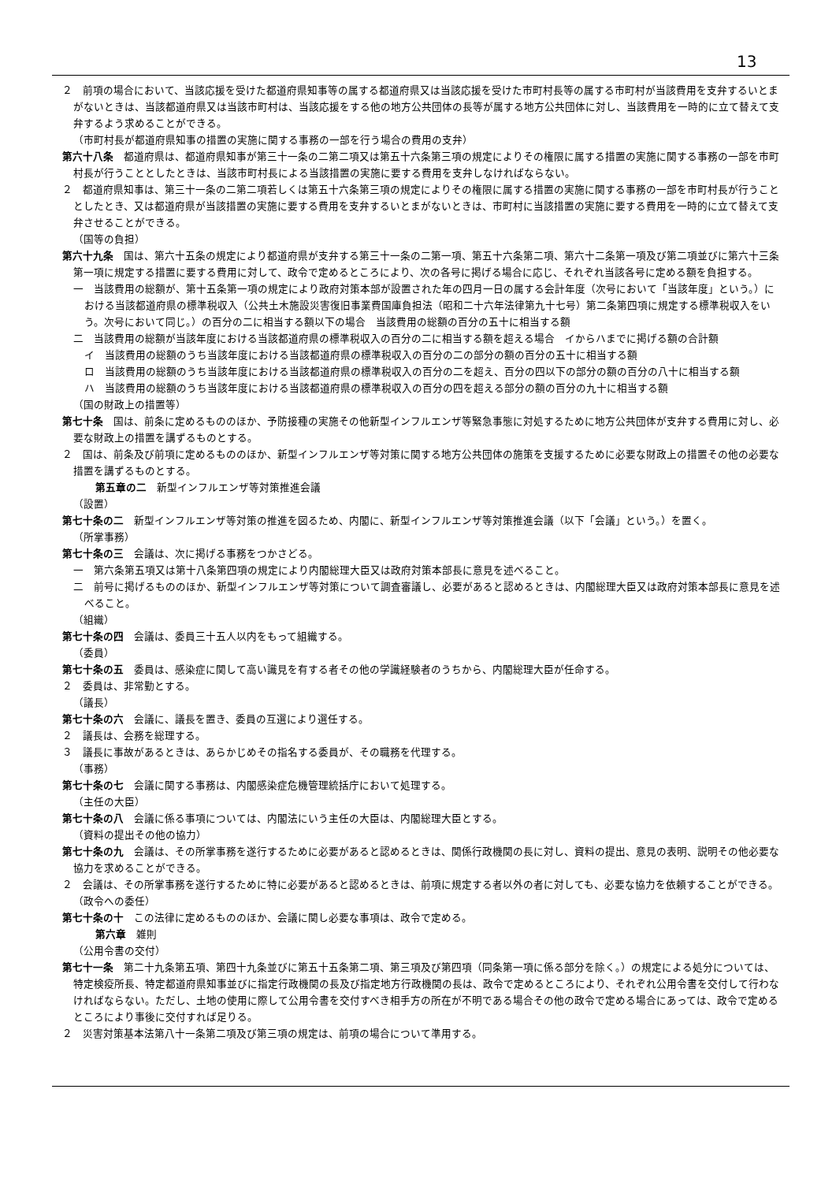13
２　前項の場合において、当該応援を受けた都道府県知事等の属する都道府県又は当該応援を受けた市町村長等の属する市町村が当該費用を支弁するいとまがないときは、当該都道府県又は当該市町村は、当該応援をする他の地方公共団体の長等が属する地方公共団体に対し、当該費用を一時的に立て替えて支弁するよう求めることができる。
（市町村長が都道府県知事の措置の実施に関する事務の一部を行う場合の費用の支弁）
第六十八条　都道府県は、都道府県知事が第三十一条の二第二項又は第五十六条第三項の規定によりその権限に属する措置の実施に関する事務の一部を市町村長が行うこととしたときは、当該市町村長による当該措置の実施に要する費用を支弁しなければならない。
２　都道府県知事は、第三十一条の二第二項若しくは第五十六条第三項の規定によりその権限に属する措置の実施に関する事務の一部を市町村長が行うこととしたとき、又は都道府県が当該措置の実施に要する費用を支弁するいとまがないときは、市町村に当該措置の実施に要する費用を一時的に立て替えて支弁させることができる。
（国等の負担）
第六十九条　国は、第六十五条の規定により都道府県が支弁する第三十一条の二第一項、第五十六条第二項、第六十二条第一項及び第二項並びに第六十三条第一項に規定する措置に要する費用に対して、政令で定めるところにより、次の各号に掲げる場合に応じ、それぞれ当該各号に定める額を負担する。
一　当該費用の総額が、第十五条第一項の規定により政府対策本部が設置された年の四月一日の属する会計年度（次号において「当該年度」という。）における当該都道府県の標準税収入（公共土木施設災害復旧事業費国庫負担法（昭和二十六年法律第九十七号）第二条第四項に規定する標準税収入をいう。次号において同じ。）の百分の二に相当する額以下の場合　当該費用の総額の百分の五十に相当する額
二　当該費用の総額が当該年度における当該都道府県の標準税収入の百分の二に相当する額を超える場合　イからハまでに掲げる額の合計額
イ　当該費用の総額のうち当該年度における当該都道府県の標準税収入の百分の二の部分の額の百分の五十に相当する額
ロ　当該費用の総額のうち当該年度における当該都道府県の標準税収入の百分の二を超え、百分の四以下の部分の額の百分の八十に相当する額
ハ　当該費用の総額のうち当該年度における当該都道府県の標準税収入の百分の四を超える部分の額の百分の九十に相当する額
（国の財政上の措置等）
第七十条　国は、前条に定めるもののほか、予防接種の実施その他新型インフルエンザ等緊急事態に対処するために地方公共団体が支弁する費用に対し、必要な財政上の措置を講ずるものとする。
２　国は、前条及び前項に定めるもののほか、新型インフルエンザ等対策に関する地方公共団体の施策を支援するために必要な財政上の措置その他の必要な措置を講ずるものとする。
第五章の二　新型インフルエンザ等対策推進会議
（設置）
第七十条の二　新型インフルエンザ等対策の推進を図るため、内閣に、新型インフルエンザ等対策推進会議（以下「会議」という。）を置く。
（所掌事務）
第七十条の三　会議は、次に掲げる事務をつかさどる。
一　第六条第五項又は第十八条第四項の規定により内閣総理大臣又は政府対策本部長に意見を述べること。
二　前号に掲げるもののほか、新型インフルエンザ等対策について調査審議し、必要があると認めるときは、内閣総理大臣又は政府対策本部長に意見を述べること。
（組織）
第七十条の四　会議は、委員三十五人以内をもって組織する。
（委員）
第七十条の五　委員は、感染症に関して高い識見を有する者その他の学識経験者のうちから、内閣総理大臣が任命する。
２　委員は、非常勤とする。
（議長）
第七十条の六　会議に、議長を置き、委員の互選により選任する。
２　議長は、会務を総理する。
３　議長に事故があるときは、あらかじめその指名する委員が、その職務を代理する。
（事務）
第七十条の七　会議に関する事務は、内閣感染症危機管理統括庁において処理する。
（主任の大臣）
第七十条の八　会議に係る事項については、内閣法にいう主任の大臣は、内閣総理大臣とする。
（資料の提出その他の協力）
第七十条の九　会議は、その所掌事務を遂行するために必要があると認めるときは、関係行政機関の長に対し、資料の提出、意見の表明、説明その他必要な協力を求めることができる。
２　会議は、その所掌事務を遂行するために特に必要があると認めるときは、前項に規定する者以外の者に対しても、必要な協力を依頼することができる。
（政令への委任）
第七十条の十　この法律に定めるもののほか、会議に関し必要な事項は、政令で定める。
第六章　雑則
（公用令書の交付）
第七十一条　第二十九条第五項、第四十九条並びに第五十五条第二項、第三項及び第四項（同条第一項に係る部分を除く。）の規定による処分については、特定検疫所長、特定都道府県知事並びに指定行政機関の長及び指定地方行政機関の長は、政令で定めるところにより、それぞれ公用令書を交付して行わなければならない。ただし、土地の使用に際して公用令書を交付すべき相手方の所在が不明である場合その他の政令で定める場合にあっては、政令で定めるところにより事後に交付すれば足りる。
２　災害対策基本法第八十一条第二項及び第三項の規定は、前項の場合について準用する。